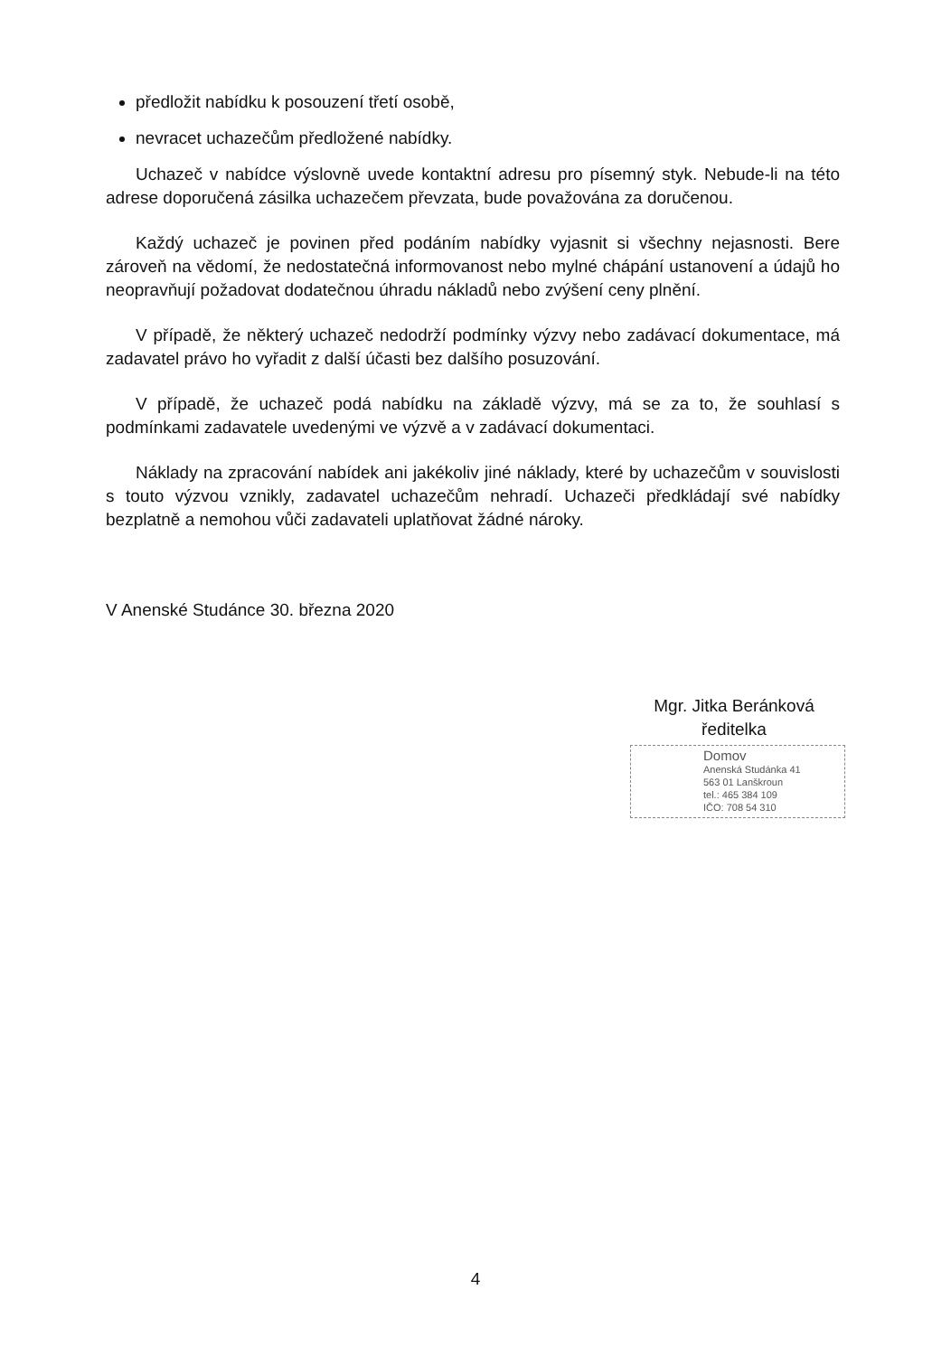předložit nabídku k posouzení třetí osobě,
nevracet uchazečům předložené nabídky.
Uchazeč v nabídce výslovně uvede kontaktní adresu pro písemný styk. Nebude-li na této adrese doporučená zásilka uchazečem převzata, bude považována za doručenou.
Každý uchazeč je povinen před podáním nabídky vyjasnit si všechny nejasnosti. Bere zároveň na vědomí, že nedostatečná informovanost nebo mylné chápání ustanovení a údajů ho neopravňují požadovat dodatečnou úhradu nákladů nebo zvýšení ceny plnění.
V případě, že některý uchazeč nedodrží podmínky výzvy nebo zadávací dokumentace, má zadavatel právo ho vyřadit z další účasti bez dalšího posuzování.
V případě, že uchazeč podá nabídku na základě výzvy, má se za to, že souhlasí s podmínkami zadavatele uvedenými ve výzvě a v zadávací dokumentaci.
Náklady na zpracování nabídek ani jakékoliv jiné náklady, které by uchazečům v souvislosti s touto výzvou vznikly, zadavatel uchazečům nehradí. Uchazeči předkládají své nabídky bezplatně a nemohou vůči zadavateli uplatňovat žádné nároky.
V Anenské Studánce 30. března 2020
Mgr. Jitka Beránková
ředitelka
Domov
Anenská Studánka 41
563 01 Lanškroun
tel.: 465 384 109
IČO: 708 54 310
4